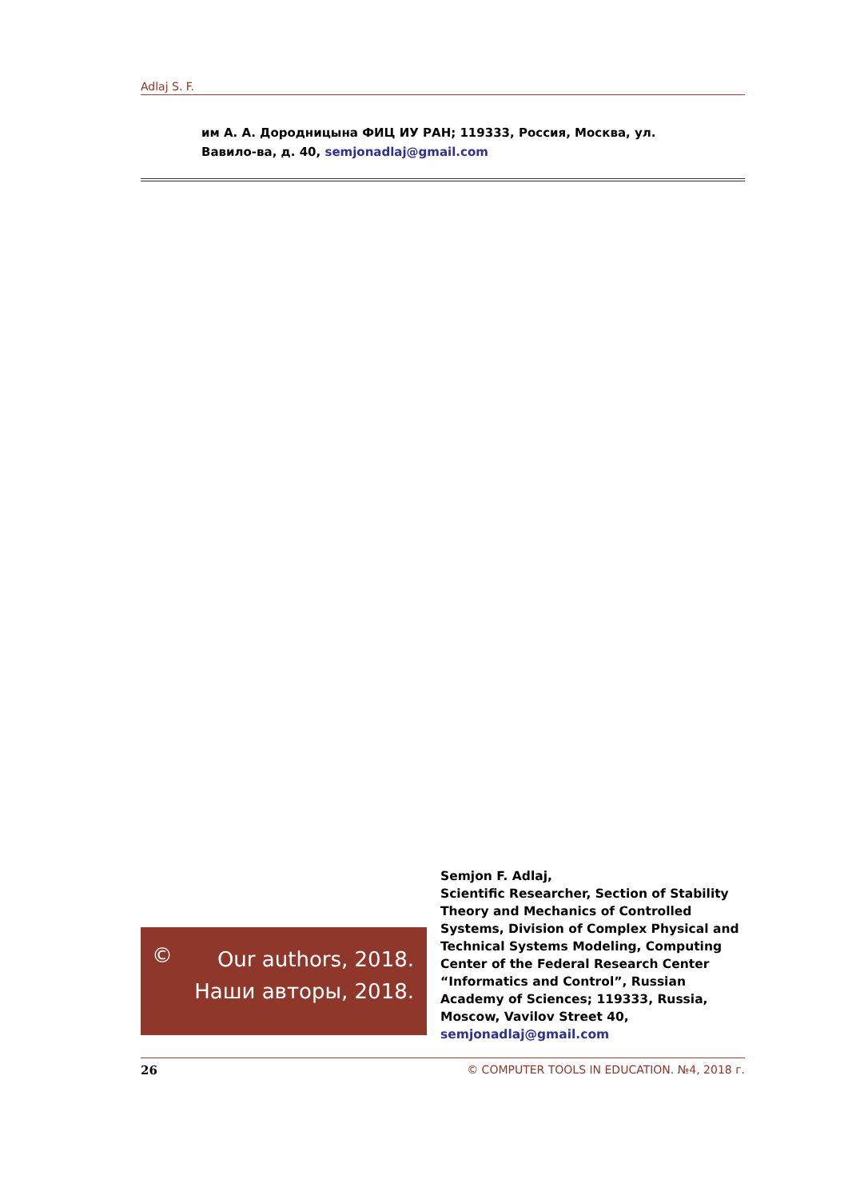Adlaj S. F.
им А. А. Дородницына ФИЦ ИУ РАН; 119333, Россия, Москва, ул. Вавило-ва, д. 40, semjonadlaj@gmail.com
©
Our authors, 2018.
Наши авторы, 2018.
Semjon F. Adlaj,
Scientific Researcher, Section of Stability Theory and Mechanics of Controlled Systems, Division of Complex Physical and Technical Systems Modeling, Computing Center of the Federal Research Center “Informatics and Control”, Russian Academy of Sciences; 119333, Russia, Moscow, Vavilov Street 40, semjonadlaj@gmail.com
26 © COMPUTER TOOLS IN EDUCATION. №4, 2018 г.